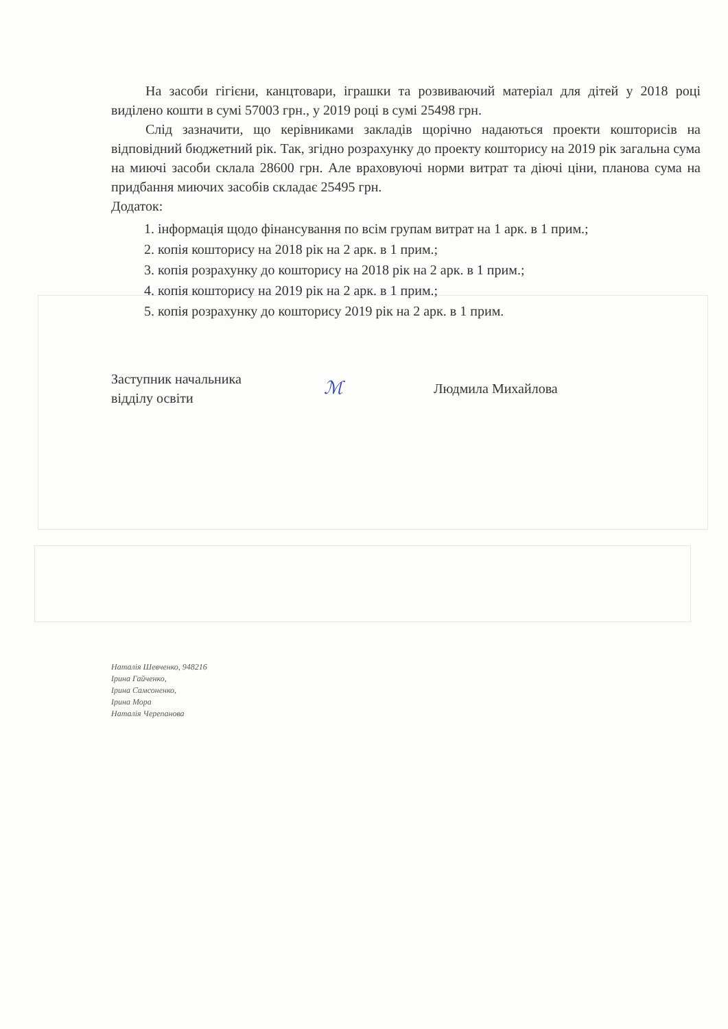На засоби гігієни, канцтовари, іграшки та розвиваючий матеріал для дітей у 2018 році виділено кошти в сумі 57003 грн., у 2019 році в сумі 25498 грн.
Слід зазначити, що керівниками закладів щорічно надаються проекти кошторисів на відповідний бюджетний рік. Так, згідно розрахунку до проекту кошторису на 2019 рік загальна сума на миючі засоби склала 28600 грн. Але враховуючі норми витрат та діючі ціни, планова сума на придбання миючих засобів складає 25495 грн.
Додаток:
1. інформація щодо фінансування по всім групам витрат на 1 арк. в 1 прим.;
2. копія кошторису на 2018 рік на 2 арк. в 1 прим.;
3. копія розрахунку до кошторису на 2018 рік на 2 арк. в 1 прим.;
4. копія кошторису на 2019 рік на 2 арк. в 1 прим.;
5. копія розрахунку до кошторису 2019 рік на 2 арк. в 1 прим.
Заступник начальника
відділу освіти
ℳ
Людмила Михайлова
Наталія Шевченко, 948216
Ірина Гайченко,
Ірина Самсоненко,
Ірина Мора
Наталія Черепанова